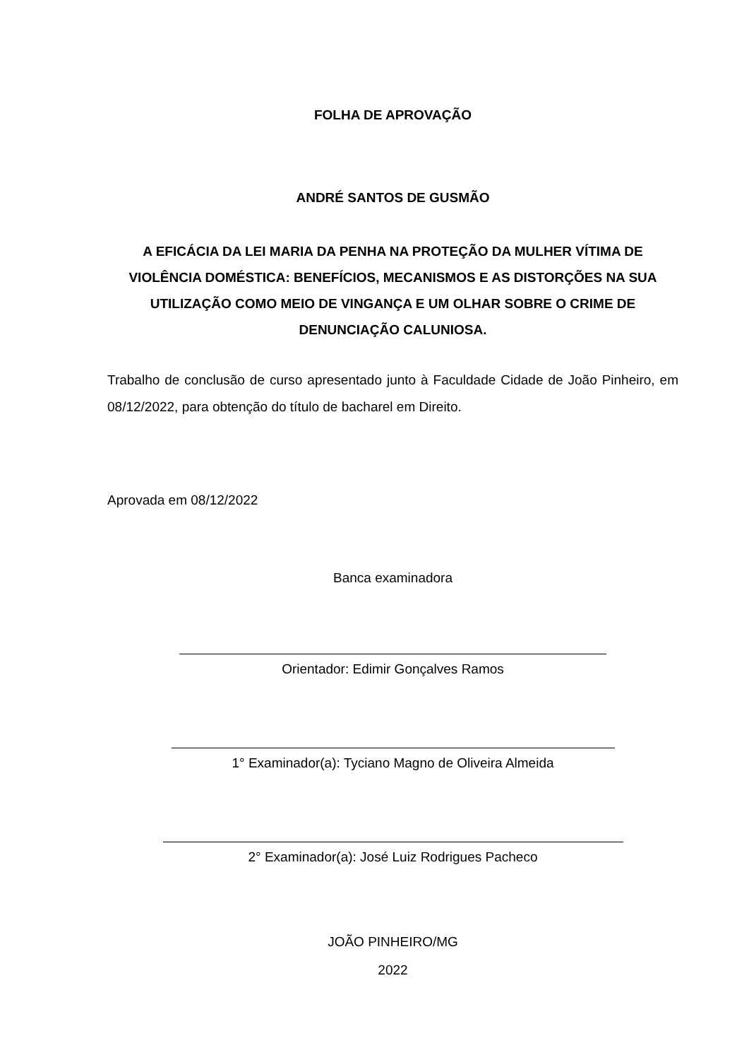FOLHA DE APROVAÇÃO
ANDRÉ SANTOS DE GUSMÃO
A EFICÁCIA DA LEI MARIA DA PENHA NA PROTEÇÃO DA MULHER VÍTIMA DE VIOLÊNCIA DOMÉSTICA: BENEFÍCIOS, MECANISMOS E AS DISTORÇÕES NA SUA UTILIZAÇÃO COMO MEIO DE VINGANÇA E UM OLHAR SOBRE O CRIME DE DENUNCIAÇÃO CALUNIOSA.
Trabalho de conclusão de curso apresentado junto à Faculdade Cidade de João Pinheiro, em 08/12/2022, para obtenção do título de bacharel em Direito.
Aprovada em 08/12/2022
Banca examinadora
Orientador: Edimir Gonçalves Ramos
1° Examinador(a): Tyciano Magno de Oliveira Almeida
2° Examinador(a): José Luiz Rodrigues Pacheco
JOÃO PINHEIRO/MG
2022